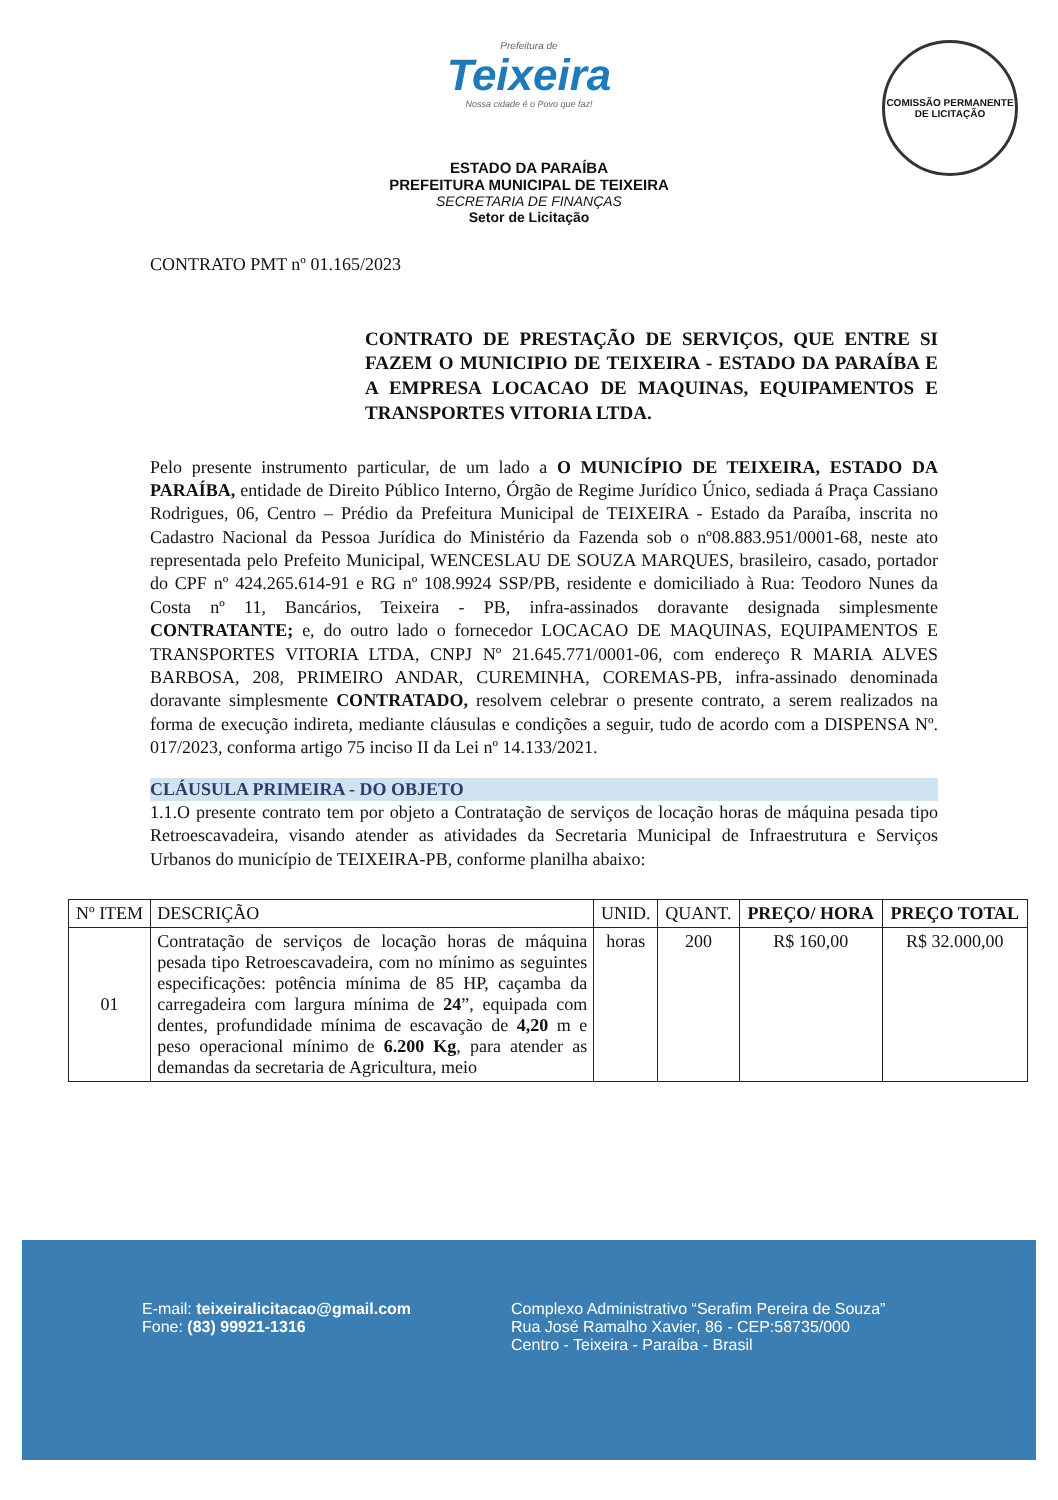COMISSÃO PERMANENTE DE LICITAÇÃO
Prefeitura de
Teixeira
Nossa cidade é o Povo que faz!
ESTADO DA PARAÍBA
PREFEITURA MUNICIPAL DE TEIXEIRA
SECRETARIA DE FINANÇAS
Setor de Licitação
CONTRATO PMT nº 01.165/2023
CONTRATO DE PRESTAÇÃO DE SERVIÇOS, QUE ENTRE SI FAZEM O MUNICIPIO DE TEIXEIRA - ESTADO DA PARAÍBA E A EMPRESA LOCACAO DE MAQUINAS, EQUIPAMENTOS E TRANSPORTES VITORIA LTDA.
Pelo presente instrumento particular, de um lado a O MUNICÍPIO DE TEIXEIRA, ESTADO DA PARAÍBA, entidade de Direito Público Interno, Órgão de Regime Jurídico Único, sediada á Praça Cassiano Rodrigues, 06, Centro – Prédio da Prefeitura Municipal de TEIXEIRA - Estado da Paraíba, inscrita no Cadastro Nacional da Pessoa Jurídica do Ministério da Fazenda sob o nº08.883.951/0001-68, neste ato representada pelo Prefeito Municipal, WENCESLAU DE SOUZA MARQUES, brasileiro, casado, portador do CPF nº 424.265.614-91 e RG nº 108.9924 SSP/PB, residente e domiciliado à Rua: Teodoro Nunes da Costa nº 11, Bancários, Teixeira - PB, infra-assinados doravante designada simplesmente CONTRATANTE; e, do outro lado o fornecedor LOCACAO DE MAQUINAS, EQUIPAMENTOS E TRANSPORTES VITORIA LTDA, CNPJ Nº 21.645.771/0001-06, com endereço R MARIA ALVES BARBOSA, 208, PRIMEIRO ANDAR, CUREMINHA, COREMAS-PB, infra-assinado denominada doravante simplesmente CONTRATADO, resolvem celebrar o presente contrato, a serem realizados na forma de execução indireta, mediante cláusulas e condições a seguir, tudo de acordo com a DISPENSA Nº. 017/2023, conforma artigo 75 inciso II da Lei nº 14.133/2021.
CLÁUSULA PRIMEIRA - DO OBJETO
1.1.O presente contrato tem por objeto a Contratação de serviços de locação horas de máquina pesada tipo Retroescavadeira, visando atender as atividades da Secretaria Municipal de Infraestrutura e Serviços Urbanos do município de TEIXEIRA-PB, conforme planilha abaixo:
| Nº ITEM | DESCRIÇÃO | UNID. | QUANT. | PREÇO/ HORA | PREÇO TOTAL |
| --- | --- | --- | --- | --- | --- |
| 01 | Contratação de serviços de locação horas de máquina pesada tipo Retroescavadeira, com no mínimo as seguintes especificações: potência mínima de 85 HP, caçamba da carregadeira com largura mínima de 24 ”, equipada com dentes, profundidade mínima de escavação de 4,20 m e peso operacional mínimo de 6.200 Kg , para atender as demandas da secretaria de Agricultura, meio | horas | 200 | R$ 160,00 | R$ 32.000,00 |
E-mail: teixeiralicitacao@gmail.com
Fone: (83) 99921-1316
Complexo Administrativo “Serafim Pereira de Souza”
Rua José Ramalho Xavier, 86 - CEP:58735/000
Centro - Teixeira - Paraíba - Brasil